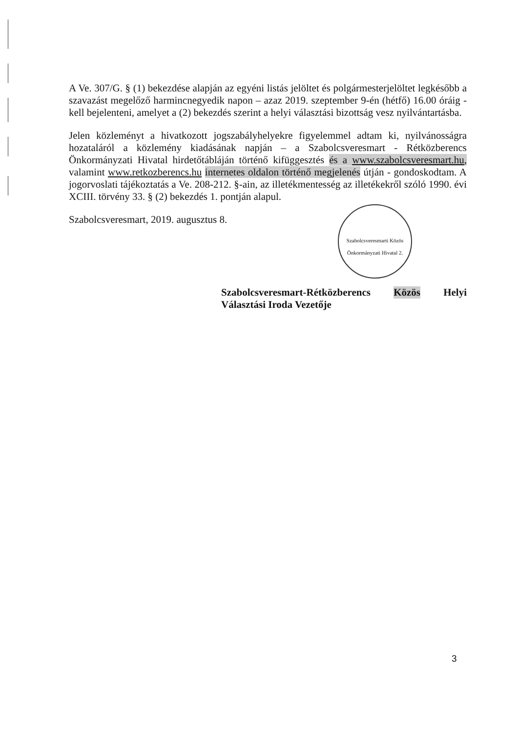Szabolcsveresmarti Közös Önkormányzati Hivatal 2.
A Ve. 307/G. § (1) bekezdése alapján az egyéni listás jelöltet és polgármesterjelöltet legkésőbb a szavazást megelőző harmincnegyedik napon – azaz 2019. szeptember 9-én (hétfő) 16.00 óráig - kell bejelenteni, amelyet a (2) bekezdés szerint a helyi választási bizottság vesz nyilvántartásba.
Jelen közleményt a hivatkozott jogszabályhelyekre figyelemmel adtam ki, nyilvánosságra hozataláról a közlemény kiadásának napján – a Szabolcsveresmart - Rétközberencs Önkormányzati Hivatal hirdetőtábláján történő kifüggesztés és a www.szabolcsveresmart.hu, valamint www.retkozberencs.hu internetes oldalon történő megjelenés útján - gondoskodtam. A jogorvoslati tájékoztatás a Ve. 208-212. §-ain, az illetékmentesség az illetékekről szóló 1990. évi XCIII. törvény 33. § (2) bekezdés 1. pontján alapul.
Szabolcsveresmart, 2019. augusztus 8.
Szabolcsveresmart-Rétközberencs Közös Helyi
Választási Iroda Vezetője
3